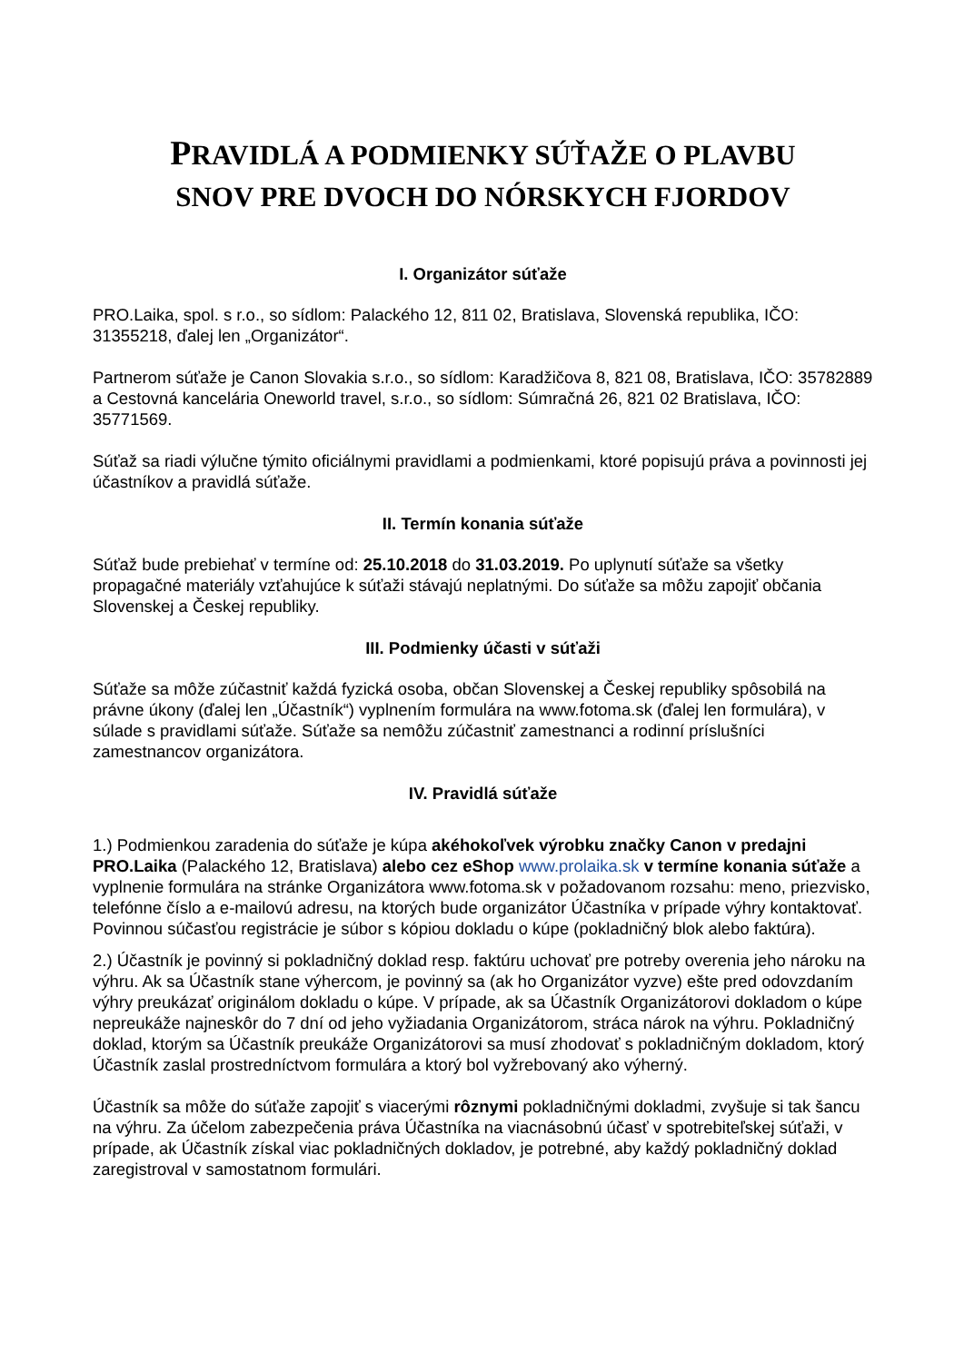PRAVIDLÁ A PODMIENKY SÚŤAŽE O PLAVBU
SNOV PRE DVOCH DO NÓRSKYCH FJORDOV
I. Organizátor súťaže
PRO.Laika, spol. s r.o., so sídlom: Palackého 12, 811 02, Bratislava, Slovenská republika, IČO: 31355218, ďalej len „Organizátor“.
Partnerom súťaže je Canon Slovakia s.r.o., so sídlom: Karadžičova 8, 821 08, Bratislava, IČO: 35782889 a Cestovná kancelária Oneworld travel, s.r.o., so sídlom: Súmračná 26, 821 02 Bratislava, IČO: 35771569.
Súťaž sa riadi výlučne týmito oficiálnymi pravidlami a podmienkami, ktoré popisujú práva a povinnosti jej účastníkov a pravidlá súťaže.
II. Termín konania súťaže
Súťaž bude prebiehať v termíne od: 25.10.2018 do 31.03.2019. Po uplynutí súťaže sa všetky propagačné materiály vzťahujúce k súťaži stávajú neplatnými. Do súťaže sa môžu zapojiť občania Slovenskej a Českej republiky.
III. Podmienky účasti v súťaži
Súťaže sa môže zúčastniť každá fyzická osoba, občan Slovenskej a Českej republiky spôsobilá na právne úkony (ďalej len „Účastník“) vyplnením formulára na www.fotoma.sk (ďalej len formulára), v súlade s pravidlami súťaže. Súťaže sa nemôžu zúčastniť zamestnanci a rodinní príslušníci zamestnancov organizátora.
IV. Pravidlá súťaže
1.) Podmienkou zaradenia do súťaže je kúpa akéhokoľvek výrobku značky Canon v predajni PRO.Laika (Palackého 12, Bratislava) alebo cez eShop www.prolaika.sk v termíne konania súťaže a vyplnenie formulára na stránke Organizátora www.fotoma.sk v požadovanom rozsahu: meno, priezvisko, telefónne číslo a e-mailovú adresu, na ktorých bude organizátor Účastníka v prípade výhry kontaktovať. Povinnou súčasťou registrácie je súbor s kópiou dokladu o kúpe (pokladničný blok alebo faktúra).
2.) Účastník je povinný si pokladničný doklad resp. faktúru uchovať pre potreby overenia jeho nároku na výhru. Ak sa Účastník stane výhercom, je povinný sa (ak ho Organizátor vyzve) ešte pred odovzdaním výhry preukázať originálom dokladu o kúpe. V prípade, ak sa Účastník Organizátorovi dokladom o kúpe nepreukáže najneskôr do 7 dní od jeho vyžiadania Organizátorom, stráca nárok na výhru. Pokladničný doklad, ktorým sa Účastník preukáže Organizátorovi sa musí zhodovať s pokladničným dokladom, ktorý Účastník zaslal prostredníctvom formulára a ktorý bol vyžrebovaný ako výherný.
Účastník sa môže do súťaže zapojiť s viacerými rôznymi pokladničnými dokladmi, zvyšuje si tak šancu na výhru. Za účelom zabezpečenia práva Účastníka na viacnásobnú účasť v spotrebiteľskej súťaži, v prípade, ak Účastník získal viac pokladničných dokladov, je potrebné, aby každý pokladničný doklad zaregistroval v samostatnom formulári.